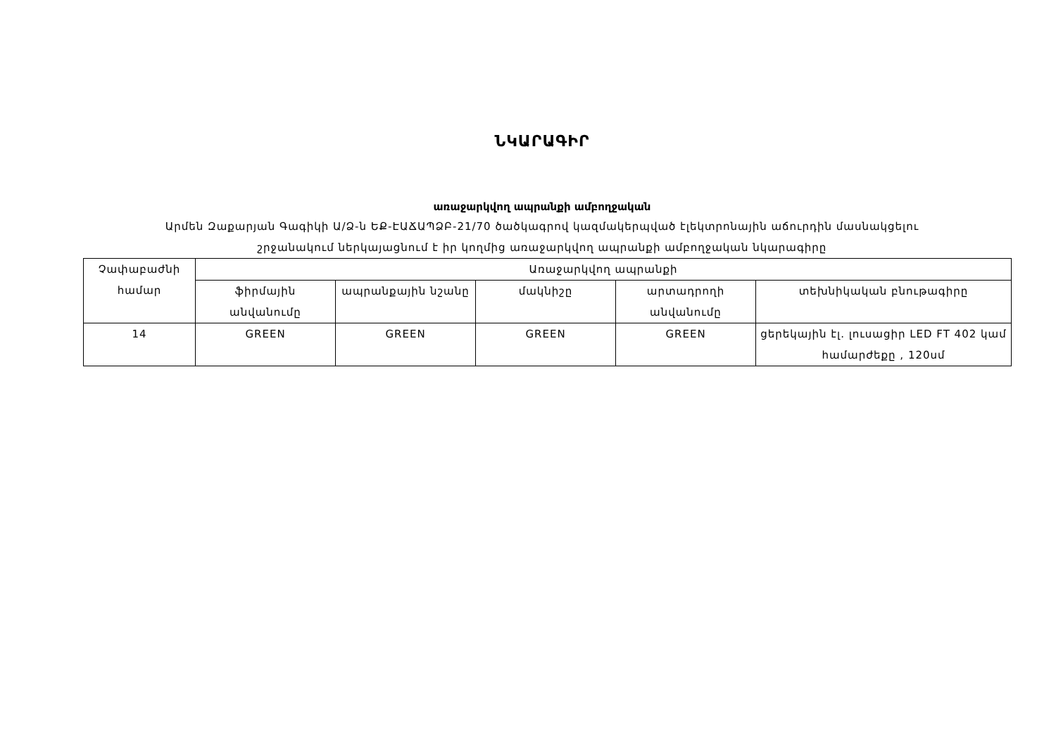ՆԿԱՐԱԳԻՐ
առաջարկվող ապրանքի ամբողջական
Արմեն Զաքարյան Գագիկի Ա/Ձ-ն ԵՔ-ԷԱՃԱՊՁԲ-21/70 ծածկագրով կազմակերպված էլեկտրոնային աճուրդին մասնակցելու
շրջանակում ներկայացնում է իր կողմից առաջարկվող ապրանքի ամբողջական նկարագիրը
| Չափաբաժնի համար | Առաջարկվող ապրանքի | | | | |
| --- | --- | --- | --- | --- | --- |
| | ֆիրմային անվանումը | ապրանքային նշանը | մակնիշը | արտադրողի անվանումը | տեխնիկական բնութագիրը |
| 14 | GREEN | GREEN | GREEN | GREEN | ցերեկային էլ. լուսացիր LED FT 402 կամ համարժեքը , 120սմ |